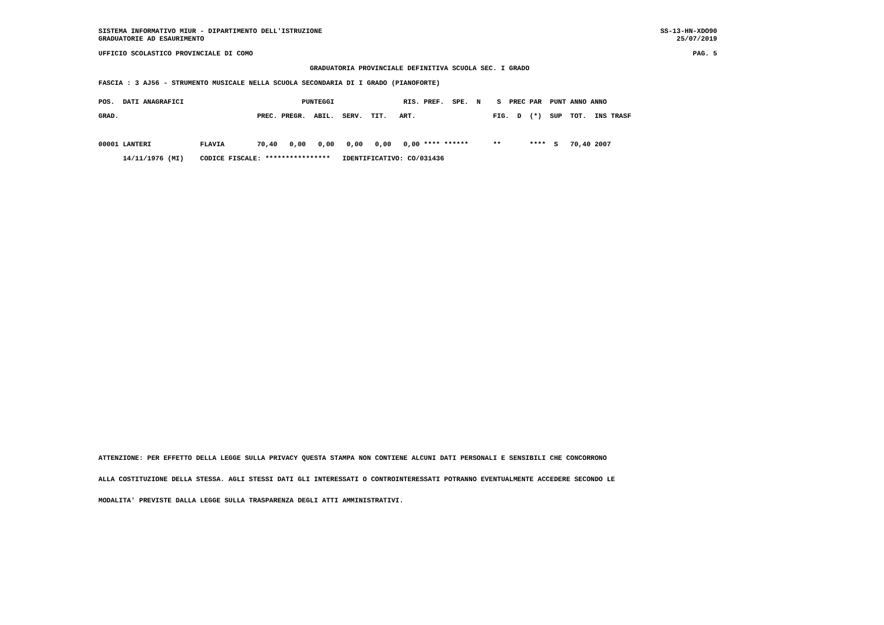SISTEMA INFORMATIVO MIUR - DIPARTIMENTO DELL'ISTRUZIONE
GRADUATORIE AD ESAURIMENTO
SS-13-HN-XDO90
25/07/2019
UFFICIO SCOLASTICO PROVINCIALE DI COMO
PAG. 5
GRADUATORIA PROVINCIALE DEFINITIVA SCUOLA SEC. I GRADO
FASCIA : 3 AJ56 - STRUMENTO MUSICALE NELLA SCUOLA SECONDARIA DI I GRADO (PIANOFORTE)
POS.  DATI ANAGRAFICI                             PUNTEGGI                 RIS. PREF.  SPE.  N    S  PREC PAR  PUNT ANNO ANNO
GRAD.                                  PREC. PREGR.  ABIL.  SERV.  TIT.   ART.                   FIG.  D  (*)  SUP  TOT.  INS TRASF

00001 LANTERI            FLAVIA        70,40   0,00   0,00   0,00   0,00   0,00 **** ******      **       ****  S   70,40 2007
      14/11/1976 (MI)    CODICE FISCALE: ****************   IDENTIFICATIVO: CO/031436
ATTENZIONE: PER EFFETTO DELLA LEGGE SULLA PRIVACY QUESTA STAMPA NON CONTIENE ALCUNI DATI PERSONALI E SENSIBILI CHE CONCORRONO
ALLA COSTITUZIONE DELLA STESSA. AGLI STESSI DATI GLI INTERESSATI O CONTROINTERESSATI POTRANNO EVENTUALMENTE ACCEDERE SECONDO LE
MODALITA' PREVISTE DALLA LEGGE SULLA TRASPARENZA DEGLI ATTI AMMINISTRATIVI.